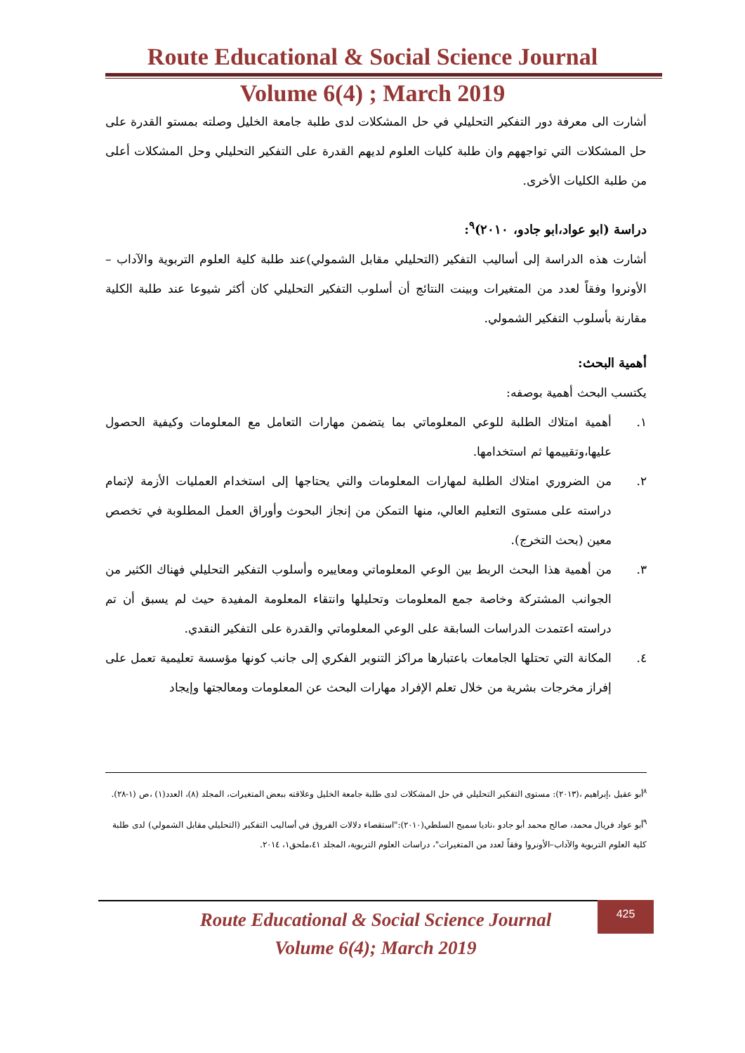Route Educational & Social Science Journal
Volume 6(4) ; March 2019
أشارت الى معرفة دور التفكير التحليلي في حل المشكلات لدى طلبة جامعة الخليل وصلته بمستو القدرة على حل المشكلات التي تواجههم وان طلبة كليات العلوم لديهم القدرة على التفكير التحليلي وحل المشكلات أعلى من طلبة الكليات الأخرى.
دراسة (ابو عواد،ابو جادو، ٢٠١٠)<sup>٩</sup>:
أشارت هذه الدراسة إلى أساليب التفكير (التحليلي مقابل الشمولي)عند طلبة كلية العلوم التربوية والآداب –الأونروا وفقاً لعدد من المتغيرات وبينت النتائج أن أسلوب التفكير التحليلي كان أكثر شيوعا عند طلبة الكلية مقارنة بأسلوب التفكير الشمولي.
أهمية البحث:
يكتسب البحث أهمية بوصفه:
١. أهمية امتلاك الطلبة للوعي المعلوماتي بما يتضمن مهارات التعامل مع المعلومات وكيفية الحصول عليها،وتقييمها ثم استخدامها.
٢. من الضروري امتلاك الطلبة لمهارات المعلومات والتي يحتاجها إلى استخدام العمليات الأزمة لإتمام دراسته على مستوى التعليم العالي، منها التمكن من إنجاز البحوث وأوراق العمل المطلوبة في تخصص معين (بحث التخرج).
٣. من أهمية هذا البحث الربط بين الوعي المعلوماتي ومعاييره وأسلوب التفكير التحليلي فهناك الكثير من الجوانب المشتركة وخاصة جمع المعلومات وتحليلها وانتقاء المعلومة المفيدة حيث لم يسبق أن تم دراسته اعتمدت الدراسات السابقة على الوعي المعلوماتي والقدرة على التفكير النقدي.
٤. المكانة التي تحتلها الجامعات باعتبارها مراكز التنوير الفكري إلى جانب كونها مؤسسة تعليمية تعمل على إفراز مخرجات بشرية من خلال تعلم الإفراد مهارات البحث عن المعلومات ومعالجتها وإيجاد
<sup>٨</sup> أبو عقيل ،إبراهيم ،(٢٠١٣): مستوى التفكير التحليلي في حل المشكلات لدى طلبة جامعة الخليل وعلاقته ببعض المتغيرات، المجلد (٨)، العدد(١) ،ص (١-٢٨).
<sup>٩</sup> أبو عواد فريال محمد، صالح محمد أبو جادو ،ناديا سميح السلطي(٢٠١٠):"استقصاء دلالات الفروق في أساليب التفكير (التحليلي مقابل الشمولي) لدى طلبة كلية العلوم التربوية والآداب–الأونروا وفقاً لعدد من المتغيرات"، دراسات العلوم التربوية، المجلد ٤١،ملحق١، ٢٠١٤.
Route Educational & Social Science Journal
Volume 6(4); March 2019
425